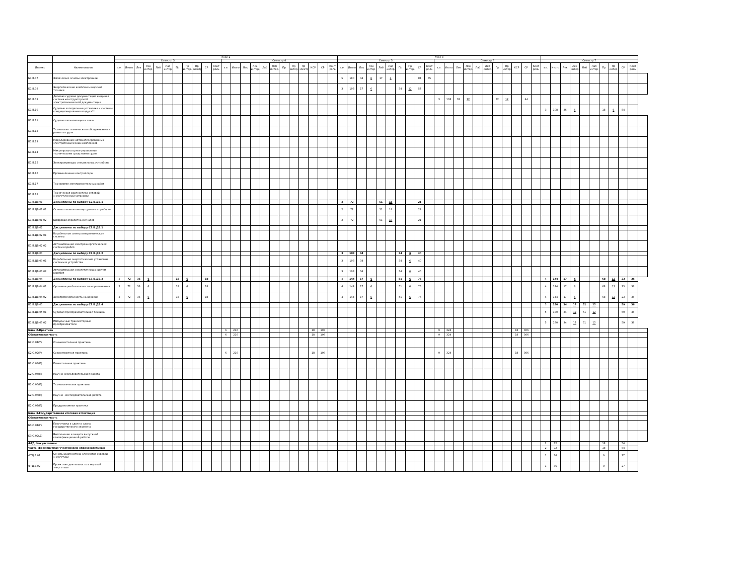| - | - | Курс 2 | | | | | | | | | | | | | | | | | | | | | | | Курс 3 | | | | | | | | | | | | | | | | | | | | | | | | | | | | | | | |
| --- | --- | --- | --- | --- | --- | --- | --- | --- | --- | --- | --- | --- | --- | --- | --- | --- | --- | --- | --- | --- | --- | --- | --- | --- | --- | --- | --- | --- | --- | --- | --- | --- | --- | --- | --- | --- | --- | --- | --- | --- | --- | --- | --- | --- | --- | --- | --- | --- | --- | --- | --- | --- | --- | --- | --- | --- |
| | | Семестр 3 | | | | | | | | | | | Семестр 4 | | | | | | | | | | | | Семестр 5 | | | | | | | | | | Семестр 6 | | | | | | | | | | | Семестр 7 | | | | | | | | | | |
| Индекс | Наименование | з.е. | Итого | Лек | Лек интер. | Лаб | Лаб интер. | Пр | Пр интер. | Пр электр. | СР | Конт роль | з.е. | Итого | Лек | Лек интер. | Лаб | Лаб интер. | Пр | Пр интер. | Пр электр. | КСР | СР | Конт роль | з.е. | Итого | Лек | Лек интер. | Лаб | Лаб интер. | Пр | Пр интер. | СР | Конт роль | з.е. | Итого | Лек | Лек интер. | Лаб | Лаб интер. | Пр | Пр интер. | КСР | СР | Конт роль | з.е. | Итого | Лек | Лек интер. | Лаб | Лаб интер. | Пр | Пр интер. | СР | Конт роль | |
| Б1.В.07 | Физические основы электроники | | | | | | | | | | | | | | | | | | | | | | | | 5 | 180 | 34 | 6 | 17 | 4 | | | 84 | 45 | | | | | | | | | | | | | | | | | | | | | | |
| Б1.В.08 | Энергетические комплексы морской техники | | | | | | | | | | | | | | | | | | | | | | | | 3 | 108 | 17 | 6 | | | 34 | 12 | 57 | | | | | | | | | | | | | | | | | | | | | | | |
| Б1.В.09 | Деловая судовая документация и единая система конструкторской электротехнической документации | | | | | | | | | | | | | | | | | | | | | | | | | | | | | | | | | | 3 | 108 | 32 | 12 | | | 32 | 12 | | 44 | | | | | | | | | | | | |
| Б1.В.10 | Судовые холодильные установки и системы кондиционирования воздуха** | | | | | | | | | | | | | | | | | | | | | | | | | | | | | | | | | | | | | | | | | | | | | 3 | 108 | 36 | 6 | | | 18 | 6 | 54 | | |
| Б1.В.11 | Судовая сигнализация и связь | | | | | | | | | | | | | | | | | | | | | | | | | | | | | | | | | | | | | | | | | | | | | | | | | | | | | | | |
| Б1.В.12 | Технология технического обслуживания и ремонта судов | | | | | | | | | | | | | | | | | | | | | | | | | | | | | | | | | | | | | | | | | | | | | | | | | | | | | | | |
| Б1.В.13 | Моделирование автоматизированных электротехнических комплексов | | | | | | | | | | | | | | | | | | | | | | | | | | | | | | | | | | | | | | | | | | | | | | | | | | | | | | | |
| Б1.В.14 | Микропроцессорное управление техническими средствами судов | | | | | | | | | | | | | | | | | | | | | | | | | | | | | | | | | | | | | | | | | | | | | | | | | | | | | | | |
| Б1.В.15 | Электроприводы специальных устройств | | | | | | | | | | | | | | | | | | | | | | | | | | | | | | | | | | | | | | | | | | | | | | | | | | | | | | | |
| Б1.В.16 | Промышленные контроллеры | | | | | | | | | | | | | | | | | | | | | | | | | | | | | | | | | | | | | | | | | | | | | | | | | | | | | | | |
| Б1.В.17 | Технология электромонтажных работ | | | | | | | | | | | | | | | | | | | | | | | | | | | | | | | | | | | | | | | | | | | | | | | | | | | | | | | |
| Б1.В.18 | Техническая диагностика судовой энергетической установки | | | | | | | | | | | | | | | | | | | | | | | | | | | | | | | | | | | | | | | | | | | | | | | | | | | | | | | |
| Б1.В.ДВ.01 | Дисциплины по выбору С2.В.ДВ.1 | | | | | | | | | | | | | | | | | | | | | | | | 2 | 72 | | | 51 | 18 | | | 21 | | | | | | | | | | | | | | | | | | | | | | | |
| Б1.В.ДВ.01.01 | Основы технологии виртуальных приборов | | | | | | | | | | | | | | | | | | | | | | | | 2 | 72 | | | 51 | 18 | | | 21 | | | | | | | | | | | | | | | | | | | | | | | |
| Б1.В.ДВ.01.02 | Цифровая обработка сигналов | | | | | | | | | | | | | | | | | | | | | | | | 2 | 72 | | | 51 | 18 | | | 21 | | | | | | | | | | | | | | | | | | | | | | | |
| Б1.В.ДВ.02 | Дисциплины по выбору С3.В.ДВ.1 | | | | | | | | | | | | | | | | | | | | | | | | | | | | | | | | | | | | | | | | | | | | | | | | | | | | | | | |
| Б1.В.ДВ.02.01 | Корабельные электроэнергетические системы | | | | | | | | | | | | | | | | | | | | | | | | | | | | | | | | | | | | | | | | | | | | | | | | | | | | | | | |
| Б1.В.ДВ.02.02 | Автоматизация электроэнергетических систем корабля | | | | | | | | | | | | | | | | | | | | | | | | | | | | | | | | | | | | | | | | | | | | | | | | | | | | | | | |
| Б1.В.ДВ.03 | Дисциплины по выбору С3.В.ДВ.2 | | | | | | | | | | | | | | | | | | | | | | | | 3 | 108 | 34 | | | | 34 | 6 | 40 | | | | | | | | | | | | | | | | | | | | | | | |
| Б1.В.ДВ.03.01 | Корабельные энергетические установки, системы и устройства | | | | | | | | | | | | | | | | | | | | | | | | 3 | 108 | 34 | | | | 34 | 6 | 40 | | | | | | | | | | | | | | | | | | | | | | | |
| Б1.В.ДВ.03.02 | Автоматизация энергетических систем корабля | | | | | | | | | | | | | | | | | | | | | | | | 3 | 108 | 34 | | | | 34 | 6 | 40 | | | | | | | | | | | | | | | | | | | | | | | |
| Б1.В.ДВ.04 | Дисциплины по выбору С3.В.ДВ.3 | 2 | 72 | 36 | 6 | | | 18 | 6 | | 18 | | | | | | | | | | | | | | 4 | 144 | 17 | 6 | | | 51 | 6 | 76 | | | | | | | | | | | | | 4 | 144 | 17 | 6 | | | 68 | 12 | 23 | 36 | |
| Б1.В.ДВ.04.01 | Организация безопасности мореплавания | 2 | 72 | 36 | 6 | | | 18 | 6 | | 18 | | | | | | | | | | | | | | 4 | 144 | 17 | 6 | | | 51 | 6 | 76 | | | | | | | | | | | | | 4 | 144 | 17 | 6 | | | 68 | 12 | 23 | 36 | |
| Б1.В.ДВ.04.02 | Электробезопасность на корабле | 2 | 72 | 36 | 6 | | | 18 | 6 | | 18 | | | | | | | | | | | | | | 4 | 144 | 17 | 6 | | | 51 | 6 | 76 | | | | | | | | | | | | | 4 | 144 | 17 | 6 | | | 68 | 12 | 23 | 36 | |
| Б1.В.ДВ.05 | Дисциплины по выбору С3.В.ДВ.4 | | | | | | | | | | | | | | | | | | | | | | | | | | | | | | | | | | | | | | | | | | | | | 5 | 180 | 34 | 12 | 51 | 12 | | | 59 | 36 | |
| Б1.В.ДВ.05.01 | Судовая преобразовательная техника | | | | | | | | | | | | | | | | | | | | | | | | | | | | | | | | | | | | | | | | | | | | | 5 | 180 | 34 | 12 | 51 | 12 | | | 59 | 36 | |
| Б1.В.ДВ.05.02 | Импульсные транзисторные преобразователи | | | | | | | | | | | | | | | | | | | | | | | | | | | | | | | | | | | | | | | | | | | | | 5 | 180 | 34 | 12 | 51 | 12 | | | 59 | 36 | |
| Блок 2.Практика | | | | | | | | | | | | | 6 | 216 | | | | | | | | 18 | 198 | | | | | | | | | | | | 9 | 324 | | | | | | | 18 | 306 | | | | | | | | | | | | |
| Обязательная часть | | | | | | | | | | | | | 6 | 216 | | | | | | | | 18 | 198 | | | | | | | | | | | | 9 | 324 | | | | | | | 18 | 306 | | | | | | | | | | | | |
| Б2.О.01(У) | Ознакомительная практика | | | | | | | | | | | | | | | | | | | | | | | | | | | | | | | | | | | | | | | | | | | | | | | | | | | | | | | |
| Б2.О.02(У) | Судоремонтная практика | | | | | | | | | | | | 6 | 216 | | | | | | | | 18 | 198 | | | | | | | | | | | | 9 | 324 | | | | | | | 18 | 306 | | | | | | | | | | | | |
| Б2.О.03(П) | Плавательная практика | | | | | | | | | | | | | | | | | | | | | | | | | | | | | | | | | | | | | | | | | | | | | | | | | | | | | | | |
| Б2.О.04(П) | Научно-исследовательская работа | | | | | | | | | | | | | | | | | | | | | | | | | | | | | | | | | | | | | | | | | | | | | | | | | | | | | | | |
| Б2.О.05(П) | Технологическая практика | | | | | | | | | | | | | | | | | | | | | | | | | | | | | | | | | | | | | | | | | | | | | | | | | | | | | | | |
| Б2.О.06(П) | Научно - исследовательская работа | | | | | | | | | | | | | | | | | | | | | | | | | | | | | | | | | | | | | | | | | | | | | | | | | | | | | | | |
| Б2.О.07(П) | Преддипломная практика | | | | | | | | | | | | | | | | | | | | | | | | | | | | | | | | | | | | | | | | | | | | | | | | | | | | | | | |
| Блок 3.Государственная итоговая аттестация | | | | | | | | | | | | | | | | | | | | | | | | | | | | | | | | | | | | | | | | | | | | | | | | | | | | | | | | |
| Обязательная часть | | | | | | | | | | | | | | | | | | | | | | | | | | | | | | | | | | | | | | | | | | | | | | | | | | | | | | | | |
| Б3.О.01(Г) | Подготовка к сдаче и сдача государственного экзамена | | | | | | | | | | | | | | | | | | | | | | | | | | | | | | | | | | | | | | | | | | | | | | | | | | | | | | | |
| Б3.О.02(Д) | Выполнение и защита выпускной квалификационной работы | | | | | | | | | | | | | | | | | | | | | | | | | | | | | | | | | | | | | | | | | | | | | | | | | | | | | | | |
| ФТД.Факультативы | | | | | | | | | | | | | | | | | | | | | | | | | | | | | | | | | | | | | | | | | | | | | | 2 | 72 | | | | | 18 | | 54 | | |
| Часть, формируемая участниками образовательных | | | | | | | | | | | | | | | | | | | | | | | | | | | | | | | | | | | | | | | | | | | | | | 2 | 72 | | | | | 18 | | 54 | | |
| ФТД.В.01 | Основы диагностики элементов судовой энергетики | | | | | | | | | | | | | | | | | | | | | | | | | | | | | | | | | | | | | | | | | | | | | 1 | 36 | | | | | 9 | | 27 | | |
| ФТД.В.02 | Проектная деятельность в морской энергетике | | | | | | | | | | | | | | | | | | | | | | | | | | | | | | | | | | | | | | | | | | | | | 1 | 36 | | | | | 9 | | 27 | | |